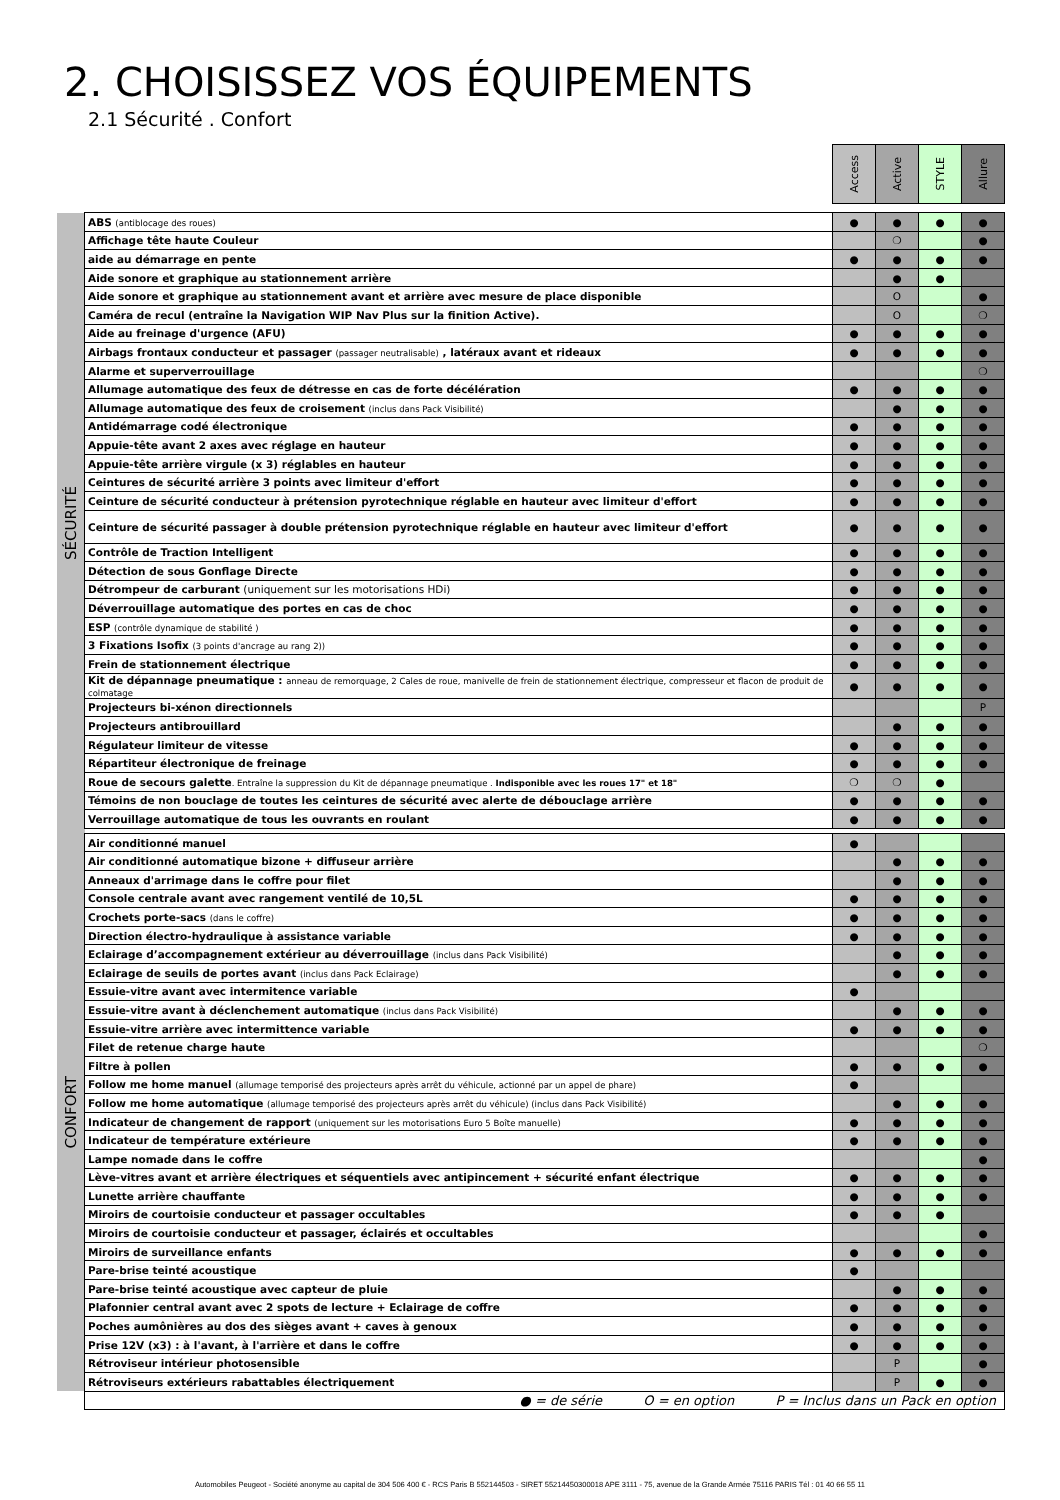2. CHOISISSEZ VOS ÉQUIPEMENTS
2.1 Sécurité . Confort
| | | Access | Active | STYLE | Allure |
| --- | --- | --- | --- | --- | --- |
| SÉCURITÉ | ABS (antiblocage des roues) | ● | ● | ● | ● |
| | Affichage tête haute Couleur | | ❍ | | ● |
| | aide au démarrage en pente | ● | ● | ● | ● |
| | Aide sonore et graphique au stationnement arrière | | ● | ● | |
| | Aide sonore et graphique au stationnement avant et arrière avec mesure de place disponible | | O | | ● |
| | Caméra de recul (entraîne la Navigation WIP Nav Plus sur la finition Active). | | O | | ❍ |
| | Aide au freinage d'urgence (AFU) | ● | ● | ● | ● |
| | Airbags frontaux conducteur et passager (passager neutralisable) , latéraux avant et rideaux | ● | ● | ● | ● |
| | Alarme et superverrouillage | | | | ❍ |
| | Allumage automatique des feux de détresse en cas de forte décélération | ● | ● | ● | ● |
| | Allumage automatique des feux de croisement (inclus dans Pack Visibilité) | | ● | ● | ● |
| | Antidémarrage codé électronique | ● | ● | ● | ● |
| | Appuie-tête avant 2 axes avec réglage en hauteur | ● | ● | ● | ● |
| | Appuie-tête arrière virgule (x 3) réglables en hauteur | ● | ● | ● | ● |
| | Ceintures de sécurité arrière 3 points avec limiteur d'effort | ● | ● | ● | ● |
| | Ceinture de sécurité conducteur à prétension pyrotechnique réglable en hauteur avec limiteur d'effort | ● | ● | ● | ● |
| | Ceinture de sécurité passager à double prétension pyrotechnique réglable en hauteur avec limiteur d'effort | ● | ● | ● | ● |
| | Contrôle de Traction Intelligent | ● | ● | ● | ● |
| | Détection de sous Gonflage Directe | ● | ● | ● | ● |
| | Détrompeur de carburant (uniquement sur les motorisations HDi) | ● | ● | ● | ● |
| | Déverrouillage automatique des portes en cas de choc | ● | ● | ● | ● |
| | ESP (contrôle dynamique de stabilité ) | ● | ● | ● | ● |
| | 3 Fixations Isofix (3 points d'ancrage au rang 2)) | ● | ● | ● | ● |
| | Frein de stationnement électrique | ● | ● | ● | ● |
| | Kit de dépannage pneumatique : anneau de remorquage, 2 Cales de roue, manivelle de frein de stationnement électrique, compresseur et flacon de produit de colmatage | ● | ● | ● | ● |
| | Projecteurs bi-xénon directionnels | | | | P |
| | Projecteurs antibrouillard | | ● | ● | ● |
| | Régulateur limiteur de vitesse | ● | ● | ● | ● |
| | Répartiteur électronique de freinage | ● | ● | ● | ● |
| | Roue de secours galette . Entraîne la suppression du Kit de dépannage pneumatique . Indisponible avec les roues 17" et 18" | ❍ | ❍ | ● | |
| | Témoins de non bouclage de toutes les ceintures de sécurité avec alerte de débouclage arrière | ● | ● | ● | ● |
| | Verrouillage automatique de tous les ouvrants en roulant | ● | ● | ● | ● |
| CONFORT | Air conditionné manuel | ● | | | |
| | Air conditionné automatique bizone + diffuseur arrière | | ● | ● | ● |
| | Anneaux d'arrimage dans le coffre pour filet | | ● | ● | ● |
| | Console centrale avant avec rangement ventilé de 10,5L | ● | ● | ● | ● |
| | Crochets porte-sacs (dans le coffre) | ● | ● | ● | ● |
| | Direction électro-hydraulique à assistance variable | ● | ● | ● | ● |
| | Eclairage d’accompagnement extérieur au déverrouillage (inclus dans Pack Visibilité) | | ● | ● | ● |
| | Eclairage de seuils de portes avant (inclus dans Pack Eclairage) | | ● | ● | ● |
| | Essuie-vitre avant avec intermitence variable | ● | | | |
| | Essuie-vitre avant à déclenchement automatique (inclus dans Pack Visibilité) | | ● | ● | ● |
| | Essuie-vitre arrière avec intermittence variable | ● | ● | ● | ● |
| | Filet de retenue charge haute | | | | ❍ |
| | Filtre à pollen | ● | ● | ● | ● |
| | Follow me home manuel (allumage temporisé des projecteurs après arrêt du véhicule, actionné par un appel de phare) | ● | | | |
| | Follow me home automatique (allumage temporisé des projecteurs après arrêt du véhicule) (inclus dans Pack Visibilité) | | ● | ● | ● |
| | Indicateur de changement de rapport (uniquement sur les motorisations Euro 5 Boîte manuelle) | ● | ● | ● | ● |
| | Indicateur de température extérieure | ● | ● | ● | ● |
| | Lampe nomade dans le coffre | | | | ● |
| | Lève-vitres avant et arrière électriques et séquentiels avec antipincement + sécurité enfant électrique | ● | ● | ● | ● |
| | Lunette arrière chauffante | ● | ● | ● | ● |
| | Miroirs de courtoisie conducteur et passager occultables | ● | ● | ● | |
| | Miroirs de courtoisie conducteur et passager, éclairés et occultables | | | | ● |
| | Miroirs de surveillance enfants | ● | ● | ● | ● |
| | Pare-brise teinté acoustique | ● | | | |
| | Pare-brise teinté acoustique avec capteur de pluie | | ● | ● | ● |
| | Plafonnier central avant avec 2 spots de lecture + Eclairage de coffre | ● | ● | ● | ● |
| | Poches aumônières au dos des sièges avant + caves à genoux | ● | ● | ● | ● |
| | Prise 12V (x3) : à l'avant, à l'arrière et dans le coffre | ● | ● | ● | ● |
| | Rétroviseur intérieur photosensible | | P | | ● |
| | Rétroviseurs extérieurs rabattables électriquement | | P | ● | ● |
| | ● = de série O = en option P = Inclus dans un Pack en option | | | | |
Automobiles Peugeot - Société anonyme au capital de 304 506 400 € - RCS Paris B 552144503 - SIRET 55214450300018 APE 3111 - 75, avenue de la Grande Armée 75116 PARIS Tél : 01 40 66 55 11